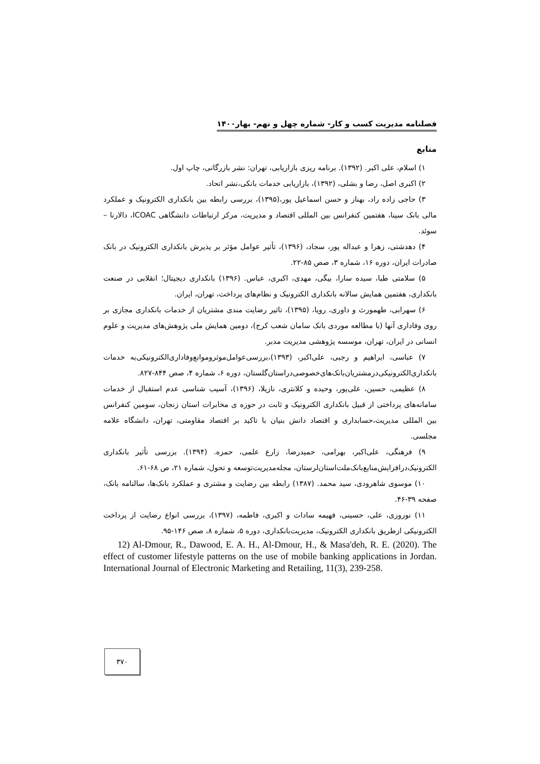فصلنامه مدیریت کسب و کار- شماره چهل و نهم- بهار۱۴۰۰
منابع
۱) اسلام، علی اکبر. (۱۳۹۲). برنامه ریزی بازاریابی، تهران: نشر بازرگانی، چاپ اول.
۲) اکبری اصل، رضا و بشلی، (۱۳۹۲)، بازاریابی خدمات بانکی،نشر اتحاد.
۳) حاجی زاده راد، بهناز و حسن اسماعیل پور،(۱۳۹۵)، بررسی رابطه بین بانکداری الکترونیک و عملکرد مالی بانک سینا، هفتمین کنفرانس بین المللی اقتصاد و مدیریت، مرکز ارتباطات دانشگاهی ICOAC، دالارنا –سوئد.
۴) دهدشتی، زهرا و عبداله پور، سجاد، (۱۳۹۶)، تأثیر عوامل مؤثر بر پذیرش بانکداری الکترونیک در بانک صادرات ایران، دوره ۱۶، شماره ۳، صص ۸۵-۲۲.
۵) سلامتی طبا، سیده سارا، بیگی، مهدی، اکبری، عباس. (۱۳۹۶) بانکداری دیجیتال؛ انقلابی در صنعت بانکداری، هفتمین همایش سالانه بانکداری الکترونیک و نظام‌های پرداخت، تهران، ایران.
۶) سهرابی، طهمورث و داوری، رویا، (۱۳۹۵)، تاثیر رضایت مندی مشتریان از خدمات بانکداری مجازی بر روی وفاداری آنها (با مطالعه موردی بانک سامان شعب کرج)، دومین همایش ملی پژوهش‌های مدیریت و علوم انسانی در ایران، تهران، موسسه پژوهشی مدیریت مدبر.
۷) عباسی، ابراهیم و رجبی، علی‌اکبر، (۱۳۹۳)،بررسی‌عوامل‌موثروموانع‌وفاداری‌الکترونیکی‌به خدمات بانکداری‌الکترونیکی‌درمشتریان‌بانک‌های‌خصوصی‌دراستان‌گلستان، دوره ۶، شماره ۴، صص ۸۴۴-۸۲۷.
۸) عظیمی، حسین، علی‌پور، وحیده و کلانتری، نازیلا، (۱۳۹۶)، آسیب شناسی عدم استقبال از خدمات سامانه‌های پرداختی از قبیل بانکداری الکترونیک و ثابت در حوزه ی مخابرات استان زنجان، سومین کنفرانس بین المللی مدیریت،حسابداری و اقتصاد دانش بنیان با تاکید بر اقتصاد مقاومتی، تهران، دانشگاه علامه مجلسی.
۹) فرهنگی، علی‌اکبر، بهرامی، حمیدرضا، زارع علمی، حمزه. (۱۳۹۴). بررسی تأثیر بانکداری الکترونیک‌درافزایش‌منابع‌بانک‌ملت‌استان‌لرستان، مجله‌مدیریت‌توسعه و تحول، شماره ۲۱، ص ۶۸-۶۱.
۱۰) موسوی شاهرودی، سید محمد. (۱۳۸۷) رابطه بین رضایت و مشتری و عملکرد بانک‌ها، سالنامه بانک، صفحه ۳۹-۴۶.
۱۱) نوروزی، علی، حسینی، فهیمه سادات و اکبری، فاطمه، (۱۳۹۷)، بررسی انواع رضایت از پرداخت الکترونیکی ازطریق بانکداری الکترونیک، مدیریت‌بانکداری، دوره ۵، شماره ۸، صص ۱۴۶-۹۵.
12) Al-Dmour, R., Dawood, E. A. H., Al-Dmour, H., & Masa'deh, R. E. (2020). The effect of customer lifestyle patterns on the use of mobile banking applications in Jordan. International Journal of Electronic Marketing and Retailing, 11(3), 239-258.
۳۷۰